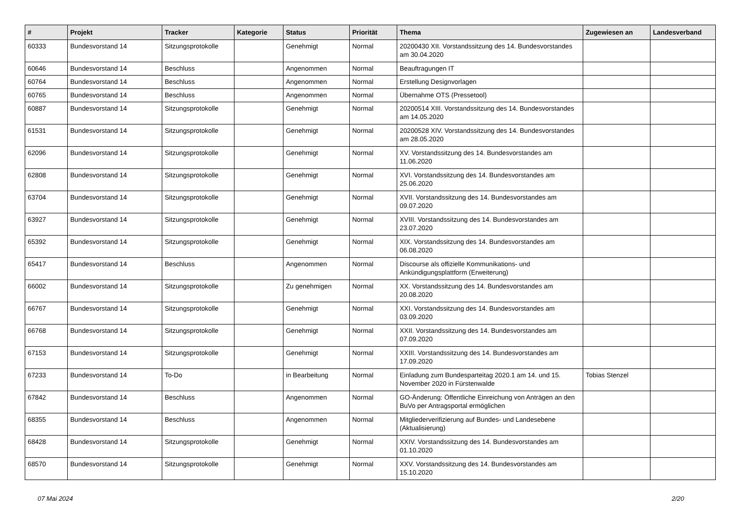| # | Projekt | Tracker | Kategorie | Status | Priorität | Thema | Zugewiesen an | Landesverband |
| --- | --- | --- | --- | --- | --- | --- | --- | --- |
| 60333 | Bundesvorstand 14 | Sitzungsprotokolle | | Genehmigt | Normal | 20200430 XII. Vorstandssitzung des 14. Bundesvorstandes am 30.04.2020 | | |
| 60646 | Bundesvorstand 14 | Beschluss | | Angenommen | Normal | Beauftragungen IT | | |
| 60764 | Bundesvorstand 14 | Beschluss | | Angenommen | Normal | Erstellung Designvorlagen | | |
| 60765 | Bundesvorstand 14 | Beschluss | | Angenommen | Normal | Übernahme OTS (Pressetool) | | |
| 60887 | Bundesvorstand 14 | Sitzungsprotokolle | | Genehmigt | Normal | 20200514 XIII. Vorstandssitzung des 14. Bundesvorstandes am 14.05.2020 | | |
| 61531 | Bundesvorstand 14 | Sitzungsprotokolle | | Genehmigt | Normal | 20200528 XIV. Vorstandssitzung des 14. Bundesvorstandes am 28.05.2020 | | |
| 62096 | Bundesvorstand 14 | Sitzungsprotokolle | | Genehmigt | Normal | XV. Vorstandssitzung des 14. Bundesvorstandes am 11.06.2020 | | |
| 62808 | Bundesvorstand 14 | Sitzungsprotokolle | | Genehmigt | Normal | XVI. Vorstandssitzung des 14. Bundesvorstandes am 25.06.2020 | | |
| 63704 | Bundesvorstand 14 | Sitzungsprotokolle | | Genehmigt | Normal | XVII. Vorstandssitzung des 14. Bundesvorstandes am 09.07.2020 | | |
| 63927 | Bundesvorstand 14 | Sitzungsprotokolle | | Genehmigt | Normal | XVIII. Vorstandssitzung des 14. Bundesvorstandes am 23.07.2020 | | |
| 65392 | Bundesvorstand 14 | Sitzungsprotokolle | | Genehmigt | Normal | XIX. Vorstandssitzung des 14. Bundesvorstandes am 06.08.2020 | | |
| 65417 | Bundesvorstand 14 | Beschluss | | Angenommen | Normal | Discourse als offizielle Kommunikations- und Ankündigungsplattform (Erweiterung) | | |
| 66002 | Bundesvorstand 14 | Sitzungsprotokolle | | Zu genehmigen | Normal | XX. Vorstandssitzung des 14. Bundesvorstandes am 20.08.2020 | | |
| 66767 | Bundesvorstand 14 | Sitzungsprotokolle | | Genehmigt | Normal | XXI. Vorstandssitzung des 14. Bundesvorstandes am 03.09.2020 | | |
| 66768 | Bundesvorstand 14 | Sitzungsprotokolle | | Genehmigt | Normal | XXII. Vorstandssitzung des 14. Bundesvorstandes am 07.09.2020 | | |
| 67153 | Bundesvorstand 14 | Sitzungsprotokolle | | Genehmigt | Normal | XXIII. Vorstandssitzung des 14. Bundesvorstandes am 17.09.2020 | | |
| 67233 | Bundesvorstand 14 | To-Do | | in Bearbeitung | Normal | Einladung zum Bundesparteitag 2020.1 am 14. und 15. November 2020 in Fürstenwalde | Tobias Stenzel | |
| 67842 | Bundesvorstand 14 | Beschluss | | Angenommen | Normal | GO-Änderung: Öffentliche Einreichung von Anträgen an den BuVo per Antragsportal ermöglichen | | |
| 68355 | Bundesvorstand 14 | Beschluss | | Angenommen | Normal | Mitgliederverifizierung auf Bundes- und Landesebene (Aktualisierung) | | |
| 68428 | Bundesvorstand 14 | Sitzungsprotokolle | | Genehmigt | Normal | XXIV. Vorstandssitzung des 14. Bundesvorstandes am 01.10.2020 | | |
| 68570 | Bundesvorstand 14 | Sitzungsprotokolle | | Genehmigt | Normal | XXV. Vorstandssitzung des 14. Bundesvorstandes am 15.10.2020 | | |
07 Mai 2024 2/20